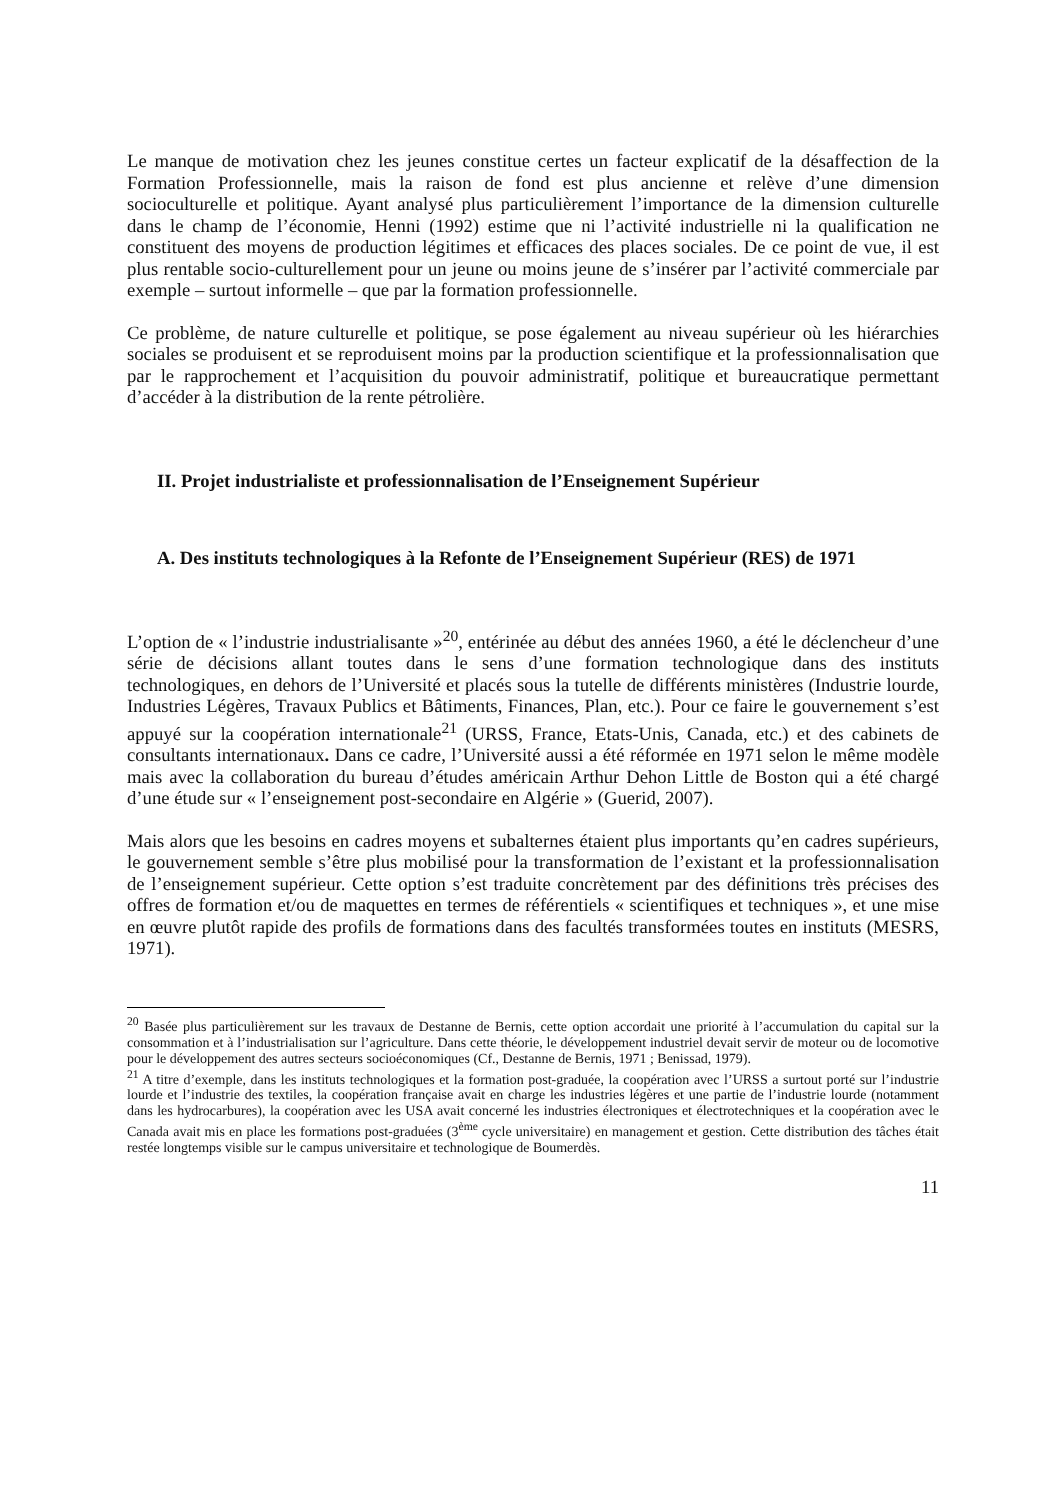Le manque de motivation chez les jeunes constitue certes un facteur explicatif de la désaffection de la Formation Professionnelle, mais la raison de fond est plus ancienne et relève d’une dimension socioculturelle et politique. Ayant analysé plus particulièrement l’importance de la dimension culturelle dans le champ de l’économie, Henni (1992) estime que ni l’activité industrielle ni la qualification ne constituent des moyens de production légitimes et efficaces des places sociales. De ce point de vue, il est plus rentable socio-culturellement pour un jeune ou moins jeune de s’insérer par l’activité commerciale par exemple – surtout informelle – que par la formation professionnelle.
Ce problème, de nature culturelle et politique, se pose également au niveau supérieur où les hiérarchies sociales se produisent et se reproduisent moins par la production scientifique et la professionnalisation que par le rapprochement et l’acquisition du pouvoir administratif, politique et bureaucratique permettant d’accéder à la distribution de la rente pétrolière.
II. Projet industrialiste et professionnalisation de l’Enseignement Supérieur
A. Des instituts technologiques à la Refonte de l’Enseignement Supérieur (RES) de 1971
L’option de « l’industrie industrialisante »<sup>20</sup>, entérinée au début des années 1960, a été le déclencheur d’une série de décisions allant toutes dans le sens d’une formation technologique dans des instituts technologiques, en dehors de l’Université et placés sous la tutelle de différents ministères (Industrie lourde, Industries Légères, Travaux Publics et Bâtiments, Finances, Plan, etc.). Pour ce faire le gouvernement s’est appuyé sur la coopération internationale<sup>21</sup> (URSS, France, Etats-Unis, Canada, etc.) et des cabinets de consultants internationaux. Dans ce cadre, l’Université aussi a été réformée en 1971 selon le même modèle mais avec la collaboration du bureau d’études américain Arthur Dehon Little de Boston qui a été chargé d’une étude sur « l’enseignement post-secondaire en Algérie » (Guerid, 2007).
Mais alors que les besoins en cadres moyens et subalternes étaient plus importants qu’en cadres supérieurs, le gouvernement semble s’être plus mobilisé pour la transformation de l’existant et la professionnalisation de l’enseignement supérieur. Cette option s’est traduite concrètement par des définitions très précises des offres de formation et/ou de maquettes en termes de référentiels « scientifiques et techniques », et une mise en œuvre plutôt rapide des profils de formations dans des facultés transformées toutes en instituts (MESRS, 1971).
<sup>20</sup> Basée plus particulièrement sur les travaux de Destanne de Bernis, cette option accordait une priorité à l’accumulation du capital sur la consommation et à l’industrialisation sur l’agriculture. Dans cette théorie, le développement industriel devait servir de moteur ou de locomotive pour le développement des autres secteurs socioéconomiques (Cf., Destanne de Bernis, 1971 ; Benissad, 1979).
<sup>21</sup> A titre d’exemple, dans les instituts technologiques et la formation post-graduée, la coopération avec l’URSS a surtout porté sur l’industrie lourde et l’industrie des textiles, la coopération française avait en charge les industries légères et une partie de l’industrie lourde (notamment dans les hydrocarbures), la coopération avec les USA avait concerné les industries électroniques et électrotechniques et la coopération avec le Canada avait mis en place les formations post-graduées (3<sup>ème</sup> cycle universitaire) en management et gestion. Cette distribution des tâches était restée longtemps visible sur le campus universitaire et technologique de Boumerdès.
11